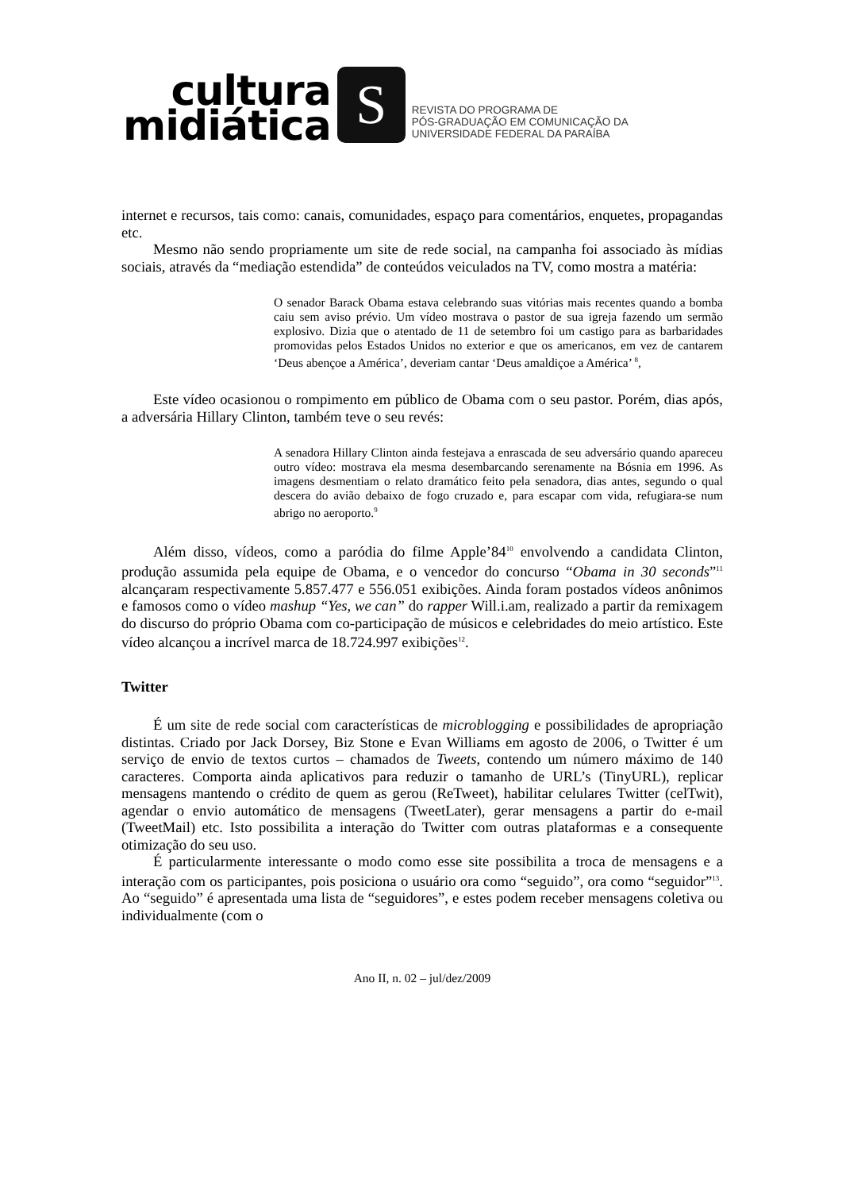cultura
midiática
S
REVISTA DO PROGRAMA DE
PÓS-GRADUAÇÃO EM COMUNICAÇÃO DA
UNIVERSIDADE FEDERAL DA PARAÍBA
internet e recursos, tais como: canais, comunidades, espaço para comentários, enquetes, propagandas etc.
Mesmo não sendo propriamente um site de rede social, na campanha foi associado às mídias sociais, através da “mediação estendida” de conteúdos veiculados na TV, como mostra a matéria:
O senador Barack Obama estava celebrando suas vitórias mais recentes quando a bomba caiu sem aviso prévio. Um vídeo mostrava o pastor de sua igreja fazendo um sermão explosivo. Dizia que o atentado de 11 de setembro foi um castigo para as barbaridades promovidas pelos Estados Unidos no exterior e que os americanos, em vez de cantarem ‘Deus abençoe a América’, deveriam cantar ‘Deus amaldiçoe a América’ <sup>8</sup>,
Este vídeo ocasionou o rompimento em público de Obama com o seu pastor. Porém, dias após, a adversária Hillary Clinton, também teve o seu revés:
A senadora Hillary Clinton ainda festejava a enrascada de seu adversário quando apareceu outro vídeo: mostrava ela mesma desembarcando serenamente na Bósnia em 1996. As imagens desmentiam o relato dramático feito pela senadora, dias antes, segundo o qual descera do avião debaixo de fogo cruzado e, para escapar com vida, refugiara-se num abrigo no aeroporto.<sup>9</sup>
Além disso, vídeos, como a paródia do filme Apple’84<sup>10</sup> envolvendo a candidata Clinton, produção assumida pela equipe de Obama, e o vencedor do concurso “Obama in 30 seconds”<sup>11</sup> alcançaram respectivamente 5.857.477 e 556.051 exibições. Ainda foram postados vídeos anônimos e famosos como o vídeo mashup “Yes, we can” do rapper Will.i.am, realizado a partir da remixagem do discurso do próprio Obama com co-participação de músicos e celebridades do meio artístico. Este vídeo alcançou a incrível marca de 18.724.997 exibições<sup>12</sup>.
Twitter
É um site de rede social com características de microblogging e possibilidades de apropriação distintas. Criado por Jack Dorsey, Biz Stone e Evan Williams em agosto de 2006, o Twitter é um serviço de envio de textos curtos – chamados de Tweets, contendo um número máximo de 140 caracteres. Comporta ainda aplicativos para reduzir o tamanho de URL’s (TinyURL), replicar mensagens mantendo o crédito de quem as gerou (ReTweet), habilitar celulares Twitter (celTwit), agendar o envio automático de mensagens (TweetLater), gerar mensagens a partir do e-mail (TweetMail) etc. Isto possibilita a interação do Twitter com outras plataformas e a consequente otimização do seu uso.
É particularmente interessante o modo como esse site possibilita a troca de mensagens e a interação com os participantes, pois posiciona o usuário ora como “seguido”, ora como “seguidor”<sup>13</sup>. Ao “seguido” é apresentada uma lista de “seguidores”, e estes podem receber mensagens coletiva ou individualmente (com o
Ano II, n. 02 – jul/dez/2009